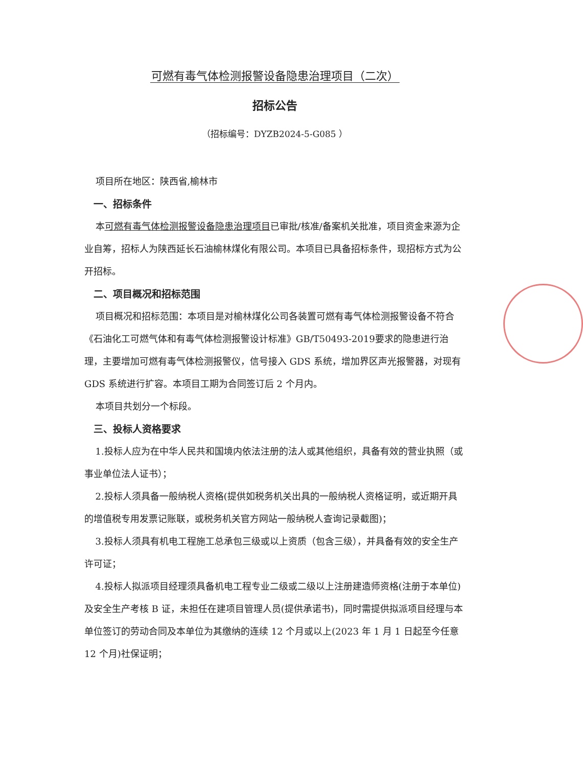可燃有毒气体检测报警设备隐患治理项目（二次）
招标公告
（招标编号：DYZB2024-5-G085 ）
项目所在地区：陕西省,榆林市
一、招标条件
本可燃有毒气体检测报警设备隐患治理项目已审批/核准/备案机关批准，项目资金来源为企业自筹，招标人为陕西延长石油榆林煤化有限公司。本项目已具备招标条件，现招标方式为公开招标。
二、项目概况和招标范围
项目概况和招标范围：本项目是对榆林煤化公司各装置可燃有毒气体检测报警设备不符合《石油化工可燃气体和有毒气体检测报警设计标准》GB/T50493-2019要求的隐患进行治理，主要增加可燃有毒气体检测报警仪，信号接入 GDS 系统，增加界区声光报警器，对现有 GDS 系统进行扩容。本项目工期为合同签订后 2 个月内。
本项目共划分一个标段。
三、投标人资格要求
1.投标人应为在中华人民共和国境内依法注册的法人或其他组织，具备有效的营业执照（或事业单位法人证书）；
2.投标人须具备一般纳税人资格(提供如税务机关出具的一般纳税人资格证明，或近期开具的增值税专用发票记账联，或税务机关官方网站一般纳税人查询记录截图)；
3.投标人须具有机电工程施工总承包三级或以上资质（包含三级），并具备有效的安全生产许可证；
4.投标人拟派项目经理须具备机电工程专业二级或二级以上注册建造师资格(注册于本单位)及安全生产考核 B 证，未担任在建项目管理人员(提供承诺书)，同时需提供拟派项目经理与本单位签订的劳动合同及本单位为其缴纳的连续 12 个月或以上(2023 年 1 月 1 日起至今任意 12 个月)社保证明；